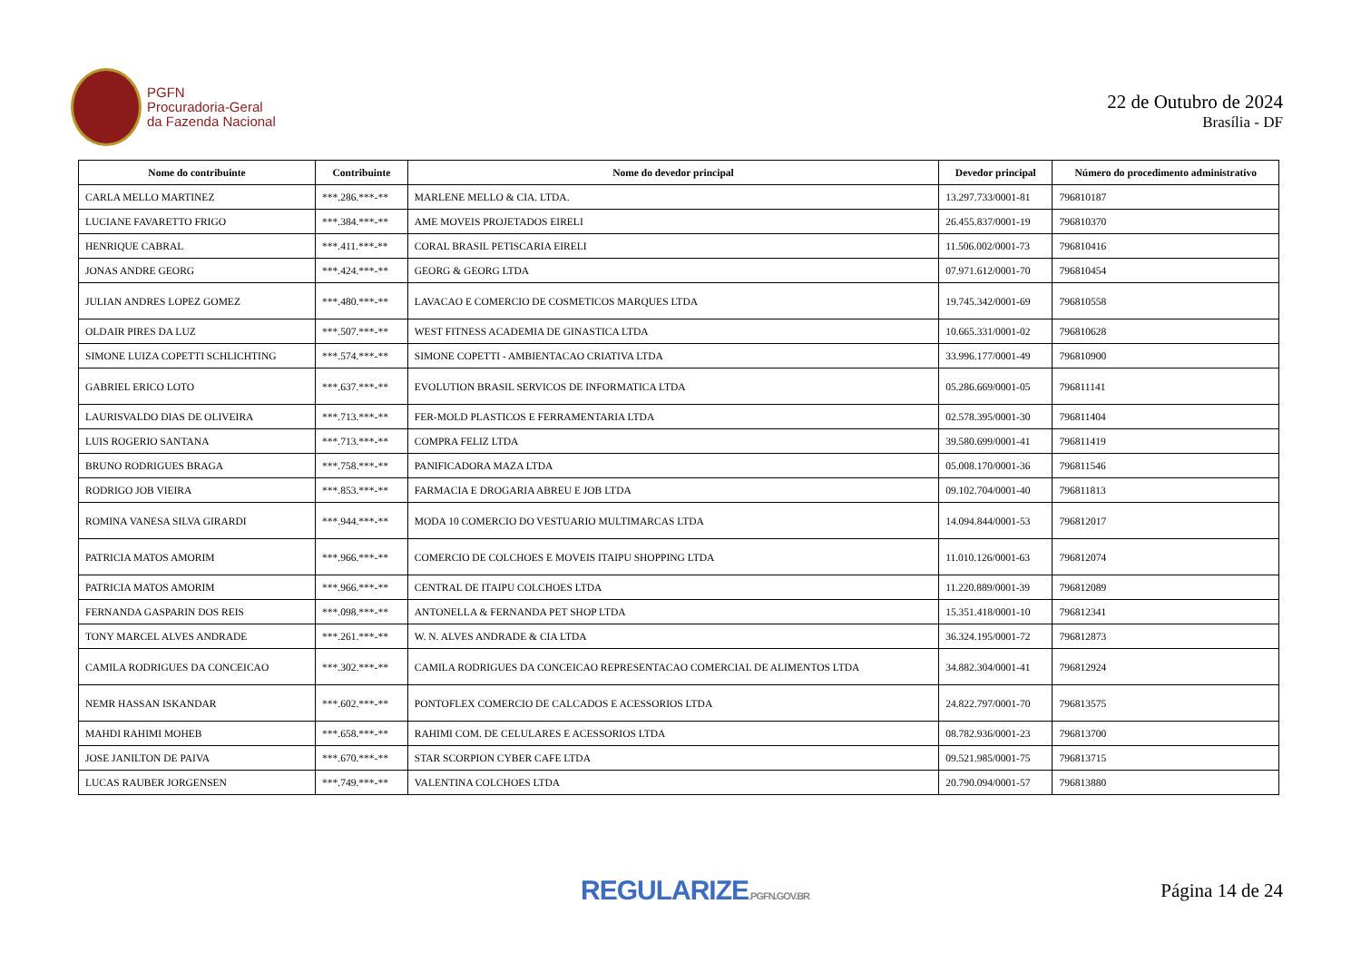PGFN
Procuradoria-Geral
da Fazenda Nacional
22 de Outubro de 2024
Brasília - DF
| Nome do contribuinte | Contribuinte | Nome do devedor principal | Devedor principal | Número do procedimento administrativo |
| --- | --- | --- | --- | --- |
| CARLA MELLO MARTINEZ | ***.286.***-** | MARLENE MELLO & CIA. LTDA. | 13.297.733/0001-81 | 796810187 |
| LUCIANE FAVARETTO FRIGO | ***.384.***-** | AME MOVEIS PROJETADOS EIRELI | 26.455.837/0001-19 | 796810370 |
| HENRIQUE CABRAL | ***.411.***-** | CORAL BRASIL PETISCARIA EIRELI | 11.506.002/0001-73 | 796810416 |
| JONAS ANDRE GEORG | ***.424.***-** | GEORG & GEORG LTDA | 07.971.612/0001-70 | 796810454 |
| JULIAN ANDRES LOPEZ GOMEZ | ***.480.***-** | LAVACAO E COMERCIO DE COSMETICOS MARQUES LTDA | 19.745.342/0001-69 | 796810558 |
| OLDAIR PIRES DA LUZ | ***.507.***-** | WEST FITNESS ACADEMIA DE GINASTICA LTDA | 10.665.331/0001-02 | 796810628 |
| SIMONE LUIZA COPETTI SCHLICHTING | ***.574.***-** | SIMONE COPETTI - AMBIENTACAO CRIATIVA LTDA | 33.996.177/0001-49 | 796810900 |
| GABRIEL ERICO LOTO | ***.637.***-** | EVOLUTION BRASIL SERVICOS DE INFORMATICA LTDA | 05.286.669/0001-05 | 796811141 |
| LAURISVALDO DIAS DE OLIVEIRA | ***.713.***-** | FER-MOLD PLASTICOS E FERRAMENTARIA LTDA | 02.578.395/0001-30 | 796811404 |
| LUIS ROGERIO SANTANA | ***.713.***-** | COMPRA FELIZ LTDA | 39.580.699/0001-41 | 796811419 |
| BRUNO RODRIGUES BRAGA | ***.758.***-** | PANIFICADORA MAZA LTDA | 05.008.170/0001-36 | 796811546 |
| RODRIGO JOB VIEIRA | ***.853.***-** | FARMACIA E DROGARIA ABREU E JOB LTDA | 09.102.704/0001-40 | 796811813 |
| ROMINA VANESA SILVA GIRARDI | ***.944.***-** | MODA 10 COMERCIO DO VESTUARIO MULTIMARCAS LTDA | 14.094.844/0001-53 | 796812017 |
| PATRICIA MATOS AMORIM | ***.966.***-** | COMERCIO DE COLCHOES E MOVEIS ITAIPU SHOPPING LTDA | 11.010.126/0001-63 | 796812074 |
| PATRICIA MATOS AMORIM | ***.966.***-** | CENTRAL DE ITAIPU COLCHOES LTDA | 11.220.889/0001-39 | 796812089 |
| FERNANDA GASPARIN DOS REIS | ***.098.***-** | ANTONELLA & FERNANDA PET SHOP LTDA | 15.351.418/0001-10 | 796812341 |
| TONY MARCEL ALVES ANDRADE | ***.261.***-** | W. N. ALVES ANDRADE & CIA LTDA | 36.324.195/0001-72 | 796812873 |
| CAMILA RODRIGUES DA CONCEICAO | ***.302.***-** | CAMILA RODRIGUES DA CONCEICAO REPRESENTACAO COMERCIAL DE ALIMENTOS LTDA | 34.882.304/0001-41 | 796812924 |
| NEMR HASSAN ISKANDAR | ***.602.***-** | PONTOFLEX COMERCIO DE CALCADOS E ACESSORIOS LTDA | 24.822.797/0001-70 | 796813575 |
| MAHDI RAHIMI MOHEB | ***.658.***-** | RAHIMI COM. DE CELULARES E ACESSORIOS LTDA | 08.782.936/0001-23 | 796813700 |
| JOSE JANILTON DE PAIVA | ***.670.***-** | STAR SCORPION CYBER CAFE LTDA | 09.521.985/0001-75 | 796813715 |
| LUCAS RAUBER JORGENSEN | ***.749.***-** | VALENTINA COLCHOES LTDA | 20.790.094/0001-57 | 796813880 |
REGULARIZE.PGFN.GOV.BR
Página 14 de 24